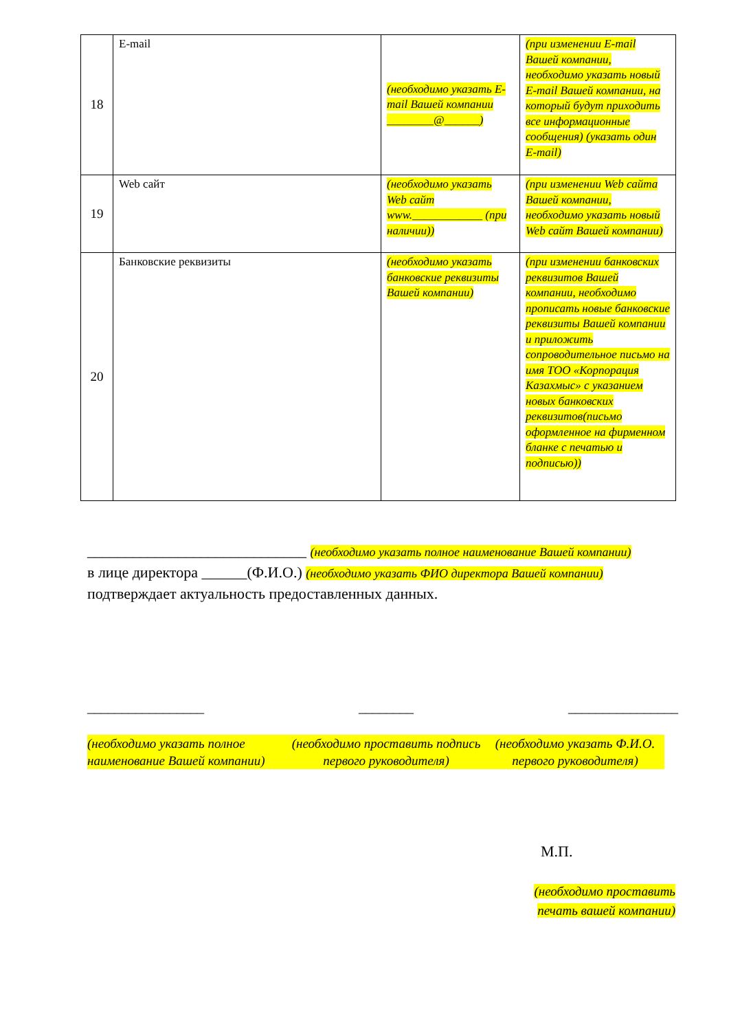| 18 | E-mail | (необходимо указать E-mail Вашей компании ________@______) | (при изменении E-mail Вашей компании, необходимо указать новый E-mail Вашей компании, на который будут приходить все информационные сообщения) (указать один E-mail) |
| 19 | Web сайт | (необходимо указать Web сайт www.____________ (при наличии)) | (при изменении Web сайта Вашей компании, необходимо указать новый Web сайт Вашей компании) |
| 20 | Банковские реквизиты | (необходимо указать банковские реквизиты Вашей компании) | (при изменении банковских реквизитов Вашей компании, необходимо прописать новые банковские реквизиты Вашей компании и приложить сопроводительное письмо на имя ТОО «Корпорация Казахмыс» с указанием новых банковских реквизитов(письмо оформленное на фирменном бланке с печатью и подписью)) |
_____________________________ (необходимо указать полное наименование Вашей компании)
в лице директора ______(Ф.И.О.) (необходимо указать ФИО директора Вашей компании)
подтверждает актуальность предоставленных данных.
_________________ ________ ________________
(необходимо указать полное наименование Вашей компании)
(необходимо проставить подпись первого руководителя)
(необходимо указать Ф.И.О. первого руководителя)
М.П.
(необходимо проставить
печать вашей компании)